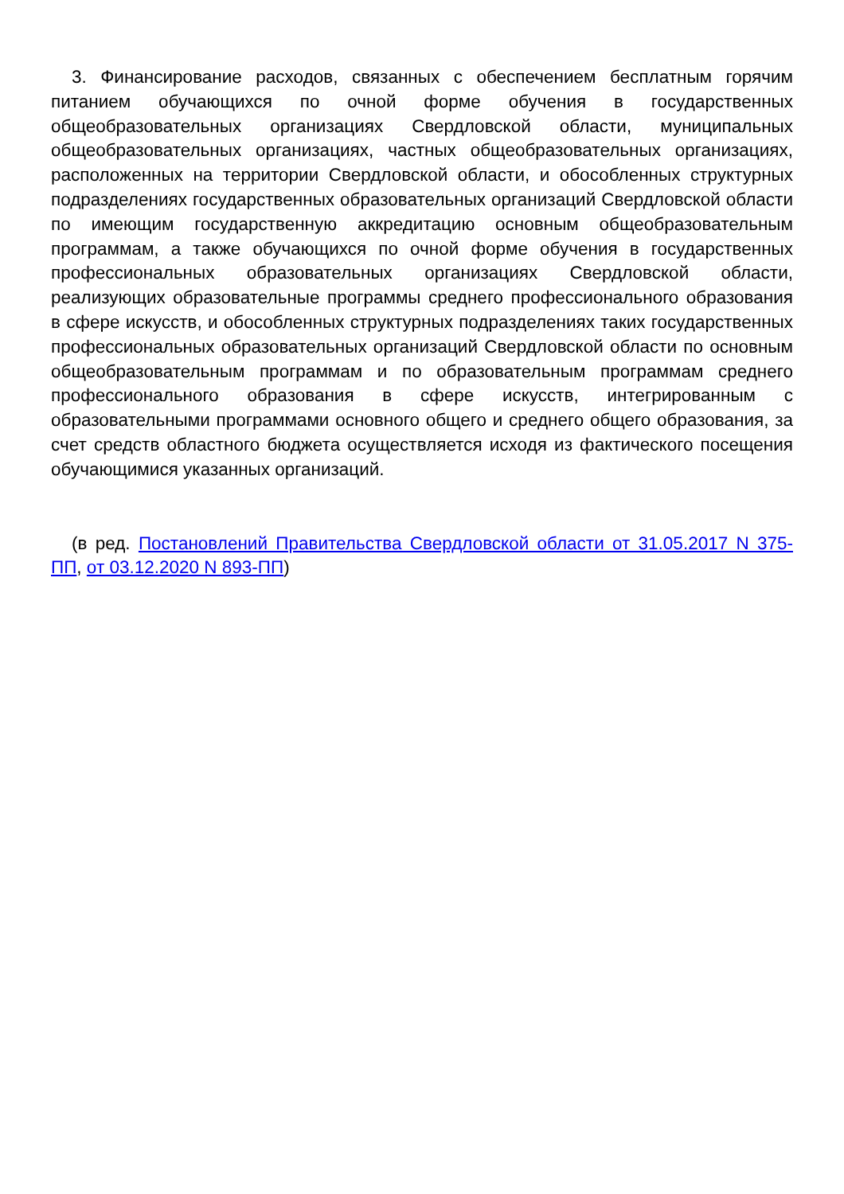3. Финансирование расходов, связанных с обеспечением бесплатным горячим питанием обучающихся по очной форме обучения в государственных общеобразовательных организациях Свердловской области, муниципальных общеобразовательных организациях, частных общеобразовательных организациях, расположенных на территории Свердловской области, и обособленных структурных подразделениях государственных образовательных организаций Свердловской области по имеющим государственную аккредитацию основным общеобразовательным программам, а также обучающихся по очной форме обучения в государственных профессиональных образовательных организациях Свердловской области, реализующих образовательные программы среднего профессионального образования в сфере искусств, и обособленных структурных подразделениях таких государственных профессиональных образовательных организаций Свердловской области по основным общеобразовательным программам и по образовательным программам среднего профессионального образования в сфере искусств, интегрированным с образовательными программами основного общего и среднего общего образования, за счет средств областного бюджета осуществляется исходя из фактического посещения обучающимися указанных организаций.
(в ред. Постановлений Правительства Свердловской области от 31.05.2017 N 375-ПП, от 03.12.2020 N 893-ПП)